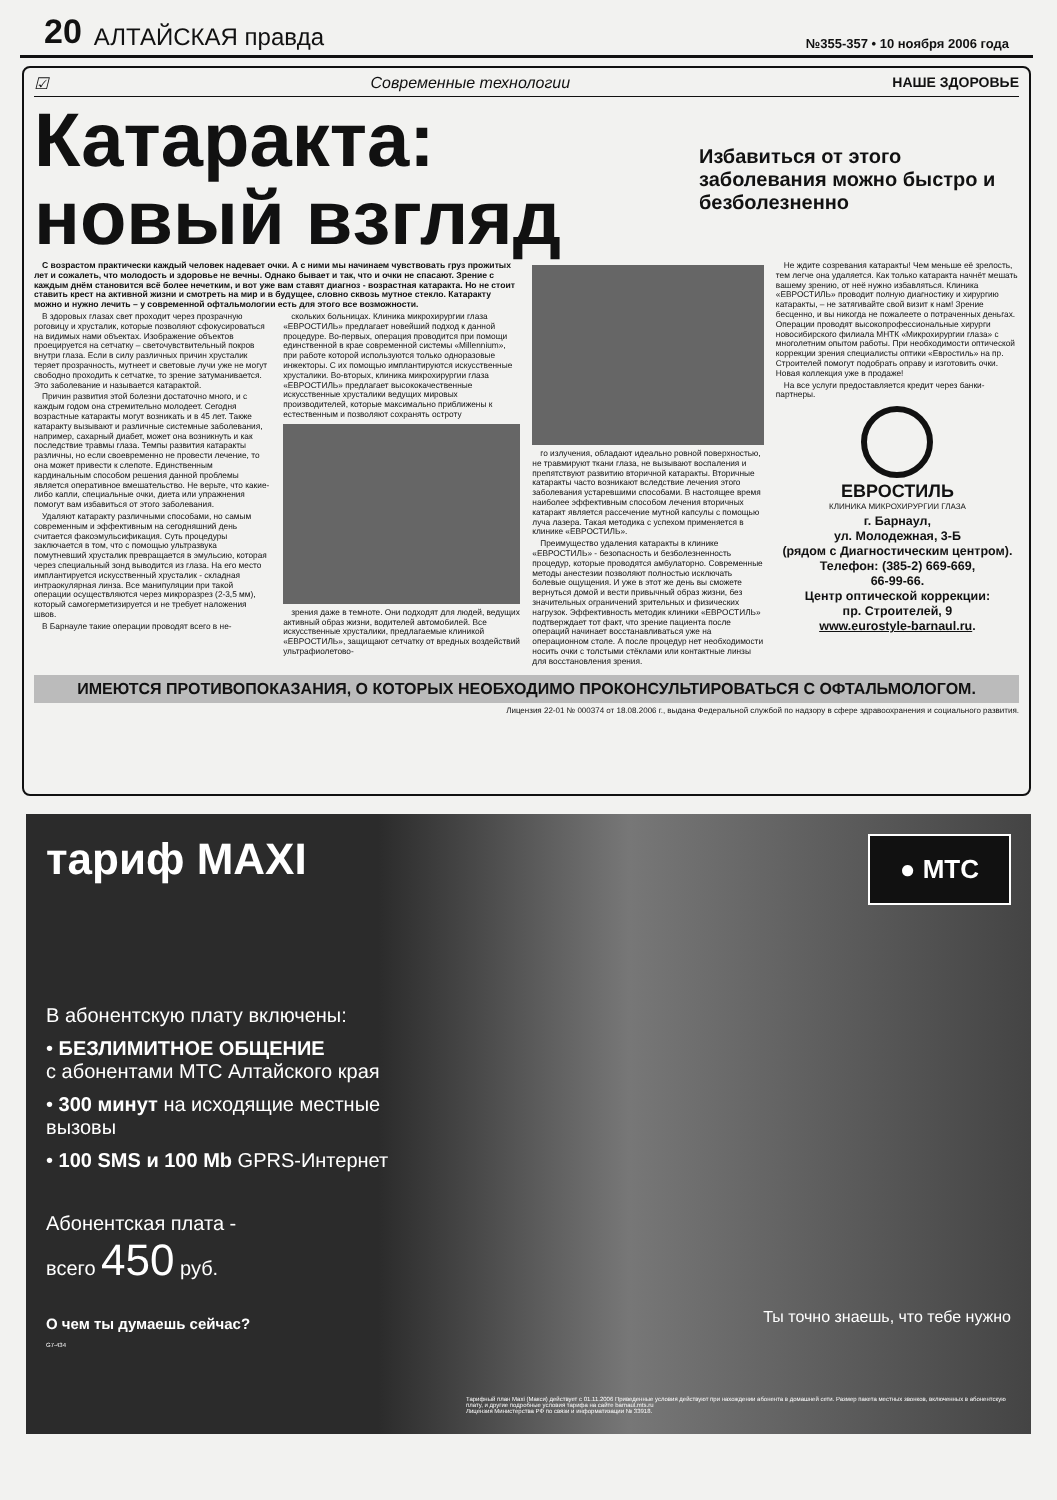20 АЛТАЙСКАЯ правда №355-357 • 10 ноября 2006 года
☑ Современные технологии НАШЕ ЗДОРОВЬЕ
Катаракта: новый взгляд
Избавиться от этого заболевания можно быстро и безболезненно
С возрастом практически каждый человек надевает очки. А с ними мы начинаем чувствовать груз прожитых лет и сожалеть, что молодость и здоровье не вечны. Однако бывает и так, что и очки не спасают. Зрение с каждым днём становится всё более нечетким, и вот уже вам ставят диагноз - возрастная катаракта. Но не стоит ставить крест на активной жизни и смотреть на мир и в будущее, словно сквозь мутное стекло. Катаракту можно и нужно лечить – у современной офтальмологии есть для этого все возможности.
В здоровых глазах свет проходит через прозрачную роговицу и хрусталик, которые позволяют сфокусироваться на видимых нами объектах. Изображение объектов проецируется на сетчатку – светочувствительный покров внутри глаза. Если в силу различных причин хрусталик теряет прозрачность, мутнеет и световые лучи уже не могут свободно проходить к сетчатке, то зрение затуманивается. Это заболевание и называется катарактой.
Причин развития этой болезни достаточно много, и с каждым годом она стремительно молодеет. Сегодня возрастные катаракты могут возникать и в 45 лет. Также катаракту вызывают и различные системные заболевания, например, сахарный диабет, может она возникнуть и как последствие травмы глаза. Темпы развития катаракты различны, но если своевременно не провести лечение, то она может привести к слепоте. Единственным кардинальным способом решения данной проблемы является оперативное вмешательство. Не верьте, что какие-либо капли, специальные очки, диета или упражнения помогут вам избавиться от этого заболевания.
Удаляют катаракту различными способами, но самым современным и эффективным на сегодняшний день считается факоэмульсификация. Суть процедуры заключается в том, что с помощью ультразвука помутневший хрусталик превращается в эмульсию, которая через специальный зонд выводится из глаза. На его место имплантируется искусственный хрусталик - складная интраокулярная линза. Все манипуляции при такой операции осуществляются через микроразрез (2-3,5 мм), который самогерметизируется и не требует наложения швов.
В Барнауле такие операции проводят всего в не-
скольких больницах. Клиника микрохирургии глаза «ЕВРОСТИЛЬ» предлагает новейший подход к данной процедуре. Во-первых, операция проводится при помощи единственной в крае современной системы «Millennium», при работе которой используются только одноразовые инжекторы. С их помощью имплантируются искусственные хрусталики. Во-вторых, клиника микрохирургии глаза «ЕВРОСТИЛЬ» предлагает высококачественные искусственные хрусталики ведущих мировых производителей, которые максимально приближены к естественным и позволяют сохранять остроту
зрения даже в темноте. Они подходят для людей, ведущих активный образ жизни, водителей автомобилей. Все искусственные хрусталики, предлагаемые клиникой «ЕВРОСТИЛЬ», защищают сетчатку от вредных воздействий ультрафиолетово-
го излучения, обладают идеально ровной поверхностью, не травмируют ткани глаза, не вызывают воспаления и препятствуют развитию вторичной катаракты. Вторичные катаракты часто возникают вследствие лечения этого заболевания устаревшими способами. В настоящее время наиболее эффективным способом лечения вторичных катаракт является рассечение мутной капсулы с помощью луча лазера. Такая методика с успехом применяется в клинике «ЕВРОСТИЛЬ».
Преимущество удаления катаракты в клинике «ЕВРОСТИЛЬ» - безопасность и безболезненность процедур, которые проводятся амбулаторно. Современные методы анестезии позволяют полностью исключать болевые ощущения. И уже в этот же день вы сможете вернуться домой и вести привычный образ жизни, без значительных ограничений зрительных и физических нагрузок. Эффективность методик клиники «ЕВРОСТИЛЬ» подтверждает тот факт, что зрение пациента после операций начинает восстанавливаться уже на операционном столе. А после процедур нет необходимости носить очки с толстыми стёклами или контактные линзы для восстановления зрения.
Не ждите созревания катаракты! Чем меньше её зрелость, тем легче она удаляется. Как только катаракта начнёт мешать вашему зрению, от неё нужно избавляться. Клиника «ЕВРОСТИЛЬ» проводит полную диагностику и хирургию катаракты, – не затягивайте свой визит к нам! Зрение бесценно, и вы никогда не пожалеете о потраченных деньгах. Операции проводят высокопрофессиональные хирурги новосибирского филиала МНТК «Микрохирургии глаза» с многолетним опытом работы. При необходимости оптической коррекции зрения специалисты оптики «Евростиль» на пр. Строителей помогут подобрать оправу и изготовить очки. Новая коллекция уже в продаже!
На все услуги предоставляется кредит через банки-партнеры.
ЕВРОСТИЛЬ
КЛИНИКА МИКРОХИРУРГИИ ГЛАЗА
г. Барнаул,
ул. Молодежная, 3-Б
(рядом с Диагностическим центром).
Телефон: (385-2) 669-669,
66-99-66.
Центр оптической коррекции:
пр. Строителей, 9
www.eurostyle-barnaul.ru.
ИМЕЮТСЯ ПРОТИВОПОКАЗАНИЯ, О КОТОРЫХ НЕОБХОДИМО ПРОКОНСУЛЬТИРОВАТЬСЯ С ОФТАЛЬМОЛОГОМ.
Лицензия 22-01 № 000374 от 18.08.2006 г., выдана Федеральной службой по надзору в сфере здравоохранения и социального развития.
тариф MAXI
В абонентскую плату включены:
• БЕЗЛИМИТНОЕ ОБЩЕНИЕ
с абонентами МТС Алтайского края
• 300 минут на исходящие местные вызовы
• 100 SMS и 100 Mb GPRS-Интернет
Абонентская плата -
всего 450 руб.
О чем ты думаешь сейчас?
G7-434
● МТС
Ты точно знаешь, что тебе нужно
Тарифный план Maxi (Макси) действует с 01.11.2006 Приведенные условия действуют при нахождении абонента в домашней сети. Размер пакета местных звонков, включенных в абонентскую плату, и другие подробные условия тарифа на сайте barnaul.mts.ru
Лицензия Министерства РФ по связи и информатизации № 33918.